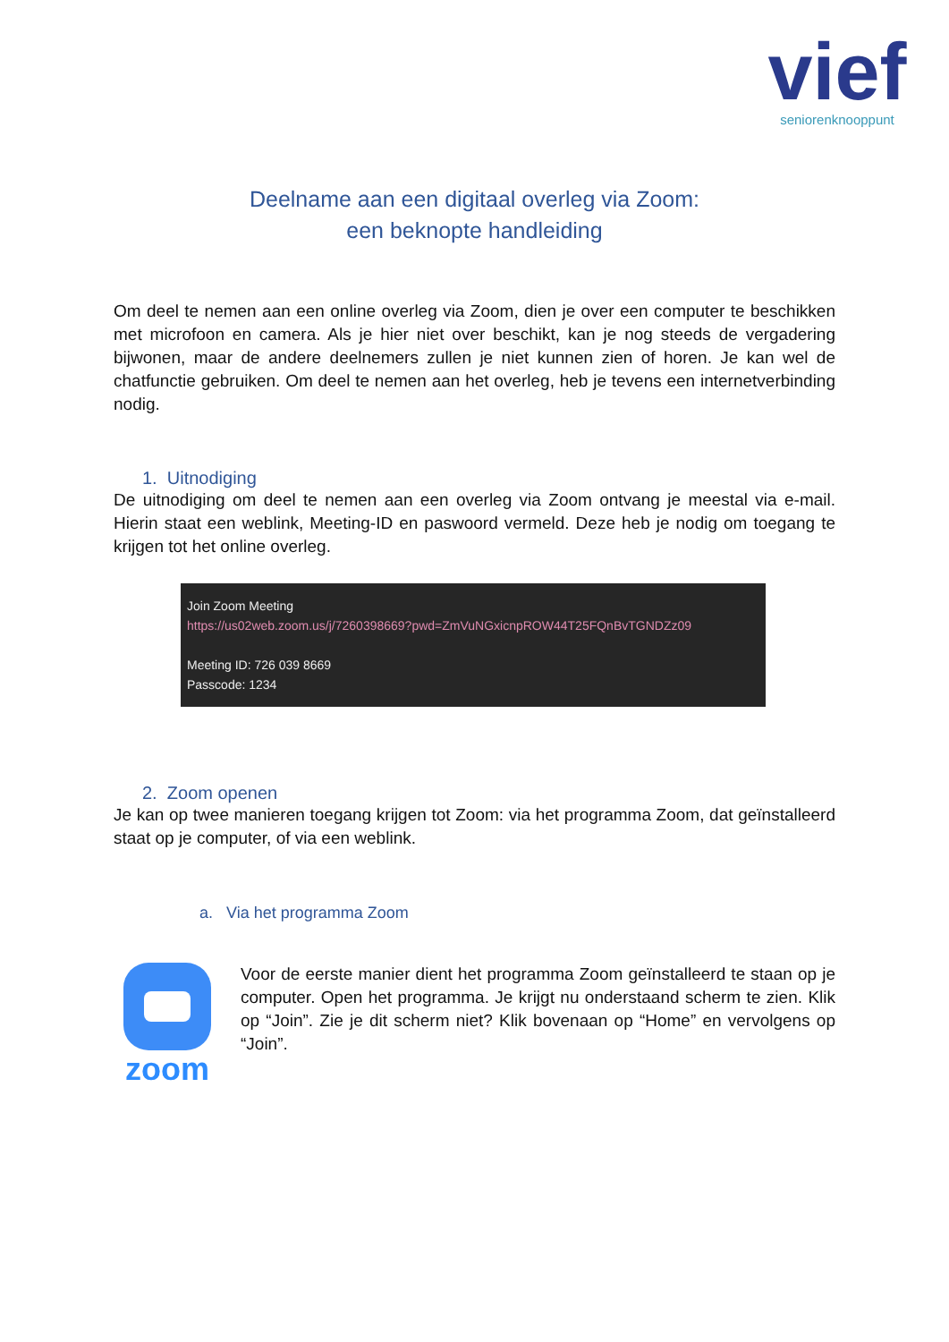vief
seniorenknooppunt
Deelname aan een digitaal overleg via Zoom:
een beknopte handleiding
Om deel te nemen aan een online overleg via Zoom, dien je over een computer te beschikken met microfoon en camera. Als je hier niet over beschikt, kan je nog steeds de vergadering bijwonen, maar de andere deelnemers zullen je niet kunnen zien of horen. Je kan wel de chatfunctie gebruiken. Om deel te nemen aan het overleg, heb je tevens een internetverbinding nodig.
1. Uitnodiging
De uitnodiging om deel te nemen aan een overleg via Zoom ontvang je meestal via e-mail. Hierin staat een weblink, Meeting-ID en paswoord vermeld. Deze heb je nodig om toegang te krijgen tot het online overleg.
Join Zoom Meeting
https://us02web.zoom.us/j/7260398669?pwd=ZmVuNGxicnpROW44T25FQnBvTGNDZz09
Meeting ID: 726 039 8669
Passcode: 1234
2. Zoom openen
Je kan op twee manieren toegang krijgen tot Zoom: via het programma Zoom, dat geïnstalleerd staat op je computer, of via een weblink.
a. Via het programma Zoom
zoom
Voor de eerste manier dient het programma Zoom geïnstalleerd te staan op je computer. Open het programma. Je krijgt nu onderstaand scherm te zien. Klik op “Join”. Zie je dit scherm niet? Klik bovenaan op “Home” en vervolgens op “Join”.